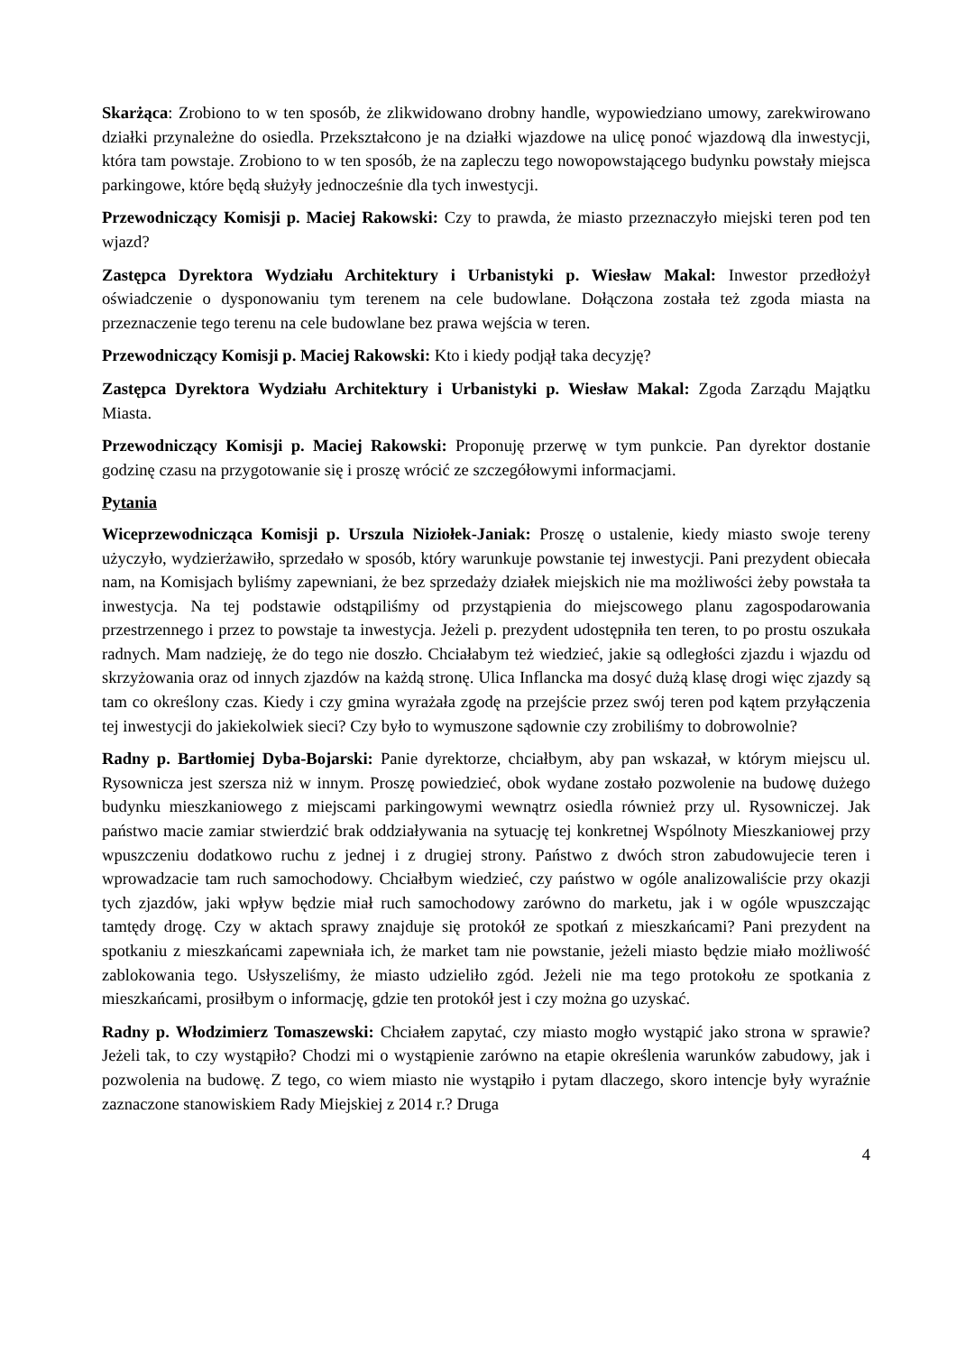Skarżąca: Zrobiono to w ten sposób, że zlikwidowano drobny handle, wypowiedziano umowy, zarekwirowano działki przynależne do osiedla. Przekształcono je na działki wjazdowe na ulicę ponoć wjazdową dla inwestycji, która tam powstaje. Zrobiono to w ten sposób, że na zapleczu tego nowopowstającego budynku powstały miejsca parkingowe, które będą służyły jednocześnie dla tych inwestycji.
Przewodniczący Komisji p. Maciej Rakowski: Czy to prawda, że miasto przeznaczyło miejski teren pod ten wjazd?
Zastępca Dyrektora Wydziału Architektury i Urbanistyki p. Wiesław Makal: Inwestor przedłożył oświadczenie o dysponowaniu tym terenem na cele budowlane. Dołączona została też zgoda miasta na przeznaczenie tego terenu na cele budowlane bez prawa wejścia w teren.
Przewodniczący Komisji p. Maciej Rakowski: Kto i kiedy podjął taka decyzję?
Zastępca Dyrektora Wydziału Architektury i Urbanistyki p. Wiesław Makal: Zgoda Zarządu Majątku Miasta.
Przewodniczący Komisji p. Maciej Rakowski: Proponuję przerwę w tym punkcie. Pan dyrektor dostanie godzinę czasu na przygotowanie się i proszę wrócić ze szczegółowymi informacjami.
Pytania
Wiceprzewodnicząca Komisji p. Urszula Niziołek-Janiak: Proszę o ustalenie, kiedy miasto swoje tereny użyczyło, wydzierżawiło, sprzedało w sposób, który warunkuje powstanie tej inwestycji. Pani prezydent obiecała nam, na Komisjach byliśmy zapewniani, że bez sprzedaży działek miejskich nie ma możliwości żeby powstała ta inwestycja. Na tej podstawie odstąpiliśmy od przystąpienia do miejscowego planu zagospodarowania przestrzennego i przez to powstaje ta inwestycja. Jeżeli p. prezydent udostępniła ten teren, to po prostu oszukała radnych. Mam nadzieję, że do tego nie doszło. Chciałabym też wiedzieć, jakie są odległości zjazdu i wjazdu od skrzyżowania oraz od innych zjazdów na każdą stronę. Ulica Inflancka ma dosyć dużą klasę drogi więc zjazdy są tam co określony czas. Kiedy i czy gmina wyrażała zgodę na przejście przez swój teren pod kątem przyłączenia tej inwestycji do jakiekolwiek sieci? Czy było to wymuszone sądownie czy zrobiliśmy to dobrowolnie?
Radny p. Bartłomiej Dyba-Bojarski: Panie dyrektorze, chciałbym, aby pan wskazał, w którym miejscu ul. Rysownicza jest szersza niż w innym. Proszę powiedzieć, obok wydane zostało pozwolenie na budowę dużego budynku mieszkaniowego z miejscami parkingowymi wewnątrz osiedla również przy ul. Rysowniczej. Jak państwo macie zamiar stwierdzić brak oddziaływania na sytuację tej konkretnej Wspólnoty Mieszkaniowej przy wpuszczeniu dodatkowo ruchu z jednej i z drugiej strony. Państwo z dwóch stron zabudowujecie teren i wprowadzacie tam ruch samochodowy. Chciałbym wiedzieć, czy państwo w ogóle analizowaliście przy okazji tych zjazdów, jaki wpływ będzie miał ruch samochodowy zarówno do marketu, jak i w ogóle wpuszczając tamtędy drogę. Czy w aktach sprawy znajduje się protokół ze spotkań z mieszkańcami? Pani prezydent na spotkaniu z mieszkańcami zapewniała ich, że market tam nie powstanie, jeżeli miasto będzie miało możliwość zablokowania tego. Usłyszeliśmy, że miasto udzieliło zgód. Jeżeli nie ma tego protokołu ze spotkania z mieszkańcami, prosiłbym o informację, gdzie ten protokół jest i czy można go uzyskać.
Radny p. Włodzimierz Tomaszewski: Chciałem zapytać, czy miasto mogło wystąpić jako strona w sprawie? Jeżeli tak, to czy wystąpiło? Chodzi mi o wystąpienie zarówno na etapie określenia warunków zabudowy, jak i pozwolenia na budowę. Z tego, co wiem miasto nie wystąpiło i pytam dlaczego, skoro intencje były wyraźnie zaznaczone stanowiskiem Rady Miejskiej z 2014 r.? Druga
4